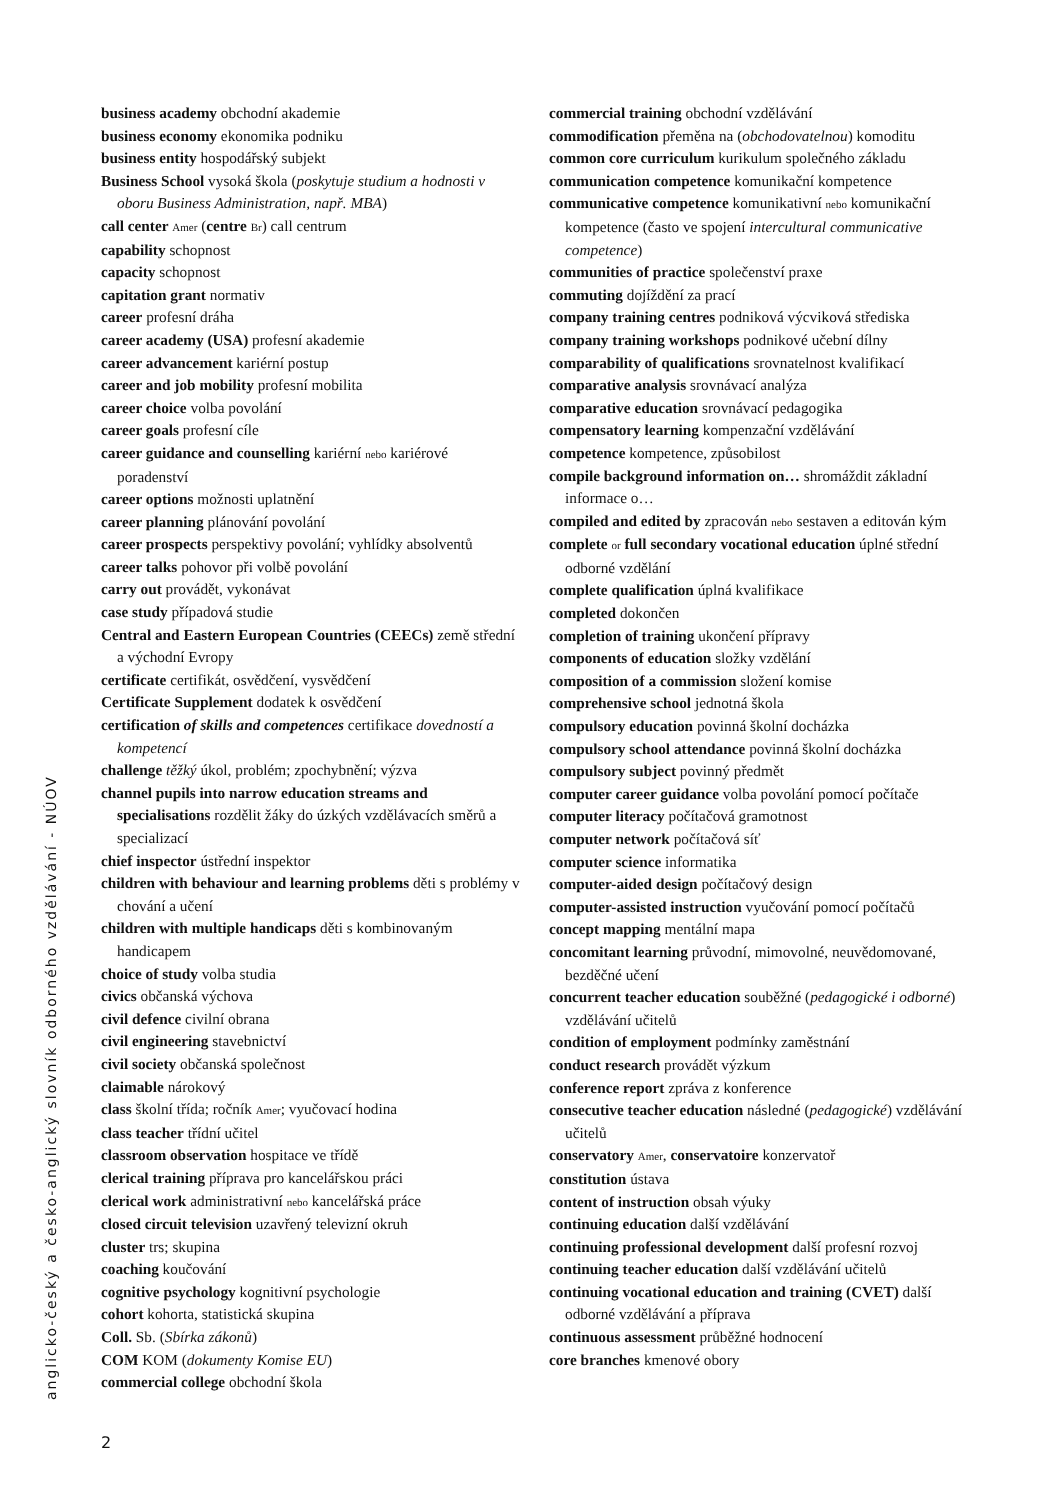business academy obchodní akademie
business economy ekonomika podniku
business entity hospodářský subjekt
Business School vysoká škola (poskytuje studium a hodnosti v oboru Business Administration, např. MBA)
call center Amer (centre Br) call centrum
capability schopnost
capacity schopnost
capitation grant normativ
career profesní dráha
career academy (USA) profesní akademie
career advancement kariérní postup
career and job mobility profesní mobilita
career choice volba povolání
career goals profesní cíle
career guidance and counselling kariérní nebo kariérové poradenství
career options možnosti uplatnění
career planning plánování povolání
career prospects perspektivy povolání; vyhlídky absolventů
career talks pohovor při volbě povolání
carry out provádět, vykonávat
case study případová studie
Central and Eastern European Countries (CEECs) země střední a východní Evropy
certificate certifikát, osvědčení, vysvědčení
Certificate Supplement dodatek k osvědčení
certification of skills and competences certifikace dovedností a kompetencí
challenge těžký úkol, problém; zpochybnění; výzva
channel pupils into narrow education streams and specialisations rozdělit žáky do úzkých vzdělávacích směrů a specializací
chief inspector ústřední inspektor
children with behaviour and learning problems děti s problémy v chování a učení
children with multiple handicaps děti s kombinovaným handicapem
choice of study volba studia
civics občanská výchova
civil defence civilní obrana
civil engineering stavebnictví
civil society občanská společnost
claimable nárokový
class školní třída; ročník Amer; vyučovací hodina
class teacher třídní učitel
classroom observation hospitace ve třídě
clerical training příprava pro kancelářskou práci
clerical work administrativní nebo kancelářská práce
closed circuit television uzavřený televizní okruh
cluster trs; skupina
coaching koučování
cognitive psychology kognitivní psychologie
cohort kohorta, statistická skupina
Coll. Sb. (Sbírka zákonů)
COM KOM (dokumenty Komise EU)
commercial college obchodní škola
commercial training obchodní vzdělávání
commodification přeměna na (obchodovatelnou) komoditu
common core curriculum kurikulum společného základu
communication competence komunikační kompetence
communicative competence komunikativní nebo komunikační kompetence (často ve spojení intercultural communicative competence)
communities of practice společenství praxe
commuting dojíždění za prací
company training centres podniková výcviková střediska
company training workshops podnikové učební dílny
comparability of qualifications srovnatelnost kvalifikací
comparative analysis srovnávací analýza
comparative education srovnávací pedagogika
compensatory learning kompenzační vzdělávání
competence kompetence, způsobilost
compile background information on… shromáždit základní informace o…
compiled and edited by zpracován nebo sestaven a editován kým
complete or full secondary vocational education úplné střední odborné vzdělání
complete qualification úplná kvalifikace
completed dokončen
completion of training ukončení přípravy
components of education složky vzdělání
composition of a commission složení komise
comprehensive school jednotná škola
compulsory education povinná školní docházka
compulsory school attendance povinná školní docházka
compulsory subject povinný předmět
computer career guidance volba povolání pomocí počítače
computer literacy počítačová gramotnost
computer network počítačová síť
computer science informatika
computer-aided design počítačový design
computer-assisted instruction vyučování pomocí počítačů
concept mapping mentální mapa
concomitant learning průvodní, mimovolné, neuvědomované, bezděčné učení
concurrent teacher education souběžné (pedagogické i odborné) vzdělávání učitelů
condition of employment podmínky zaměstnání
conduct research provádět výzkum
conference report zpráva z konference
consecutive teacher education následné (pedagogické) vzdělávání učitelů
conservatory Amer, conservatoire konzervatoř
constitution ústava
content of instruction obsah výuky
continuing education další vzdělávání
continuing professional development další profesní rozvoj
continuing teacher education další vzdělávání učitelů
continuing vocational education and training (CVET) další odborné vzdělávání a příprava
continuous assessment průběžné hodnocení
core branches kmenové obory
anglicko-český a česko-anglický slovník odborného vzdělávání - NÚOV
2